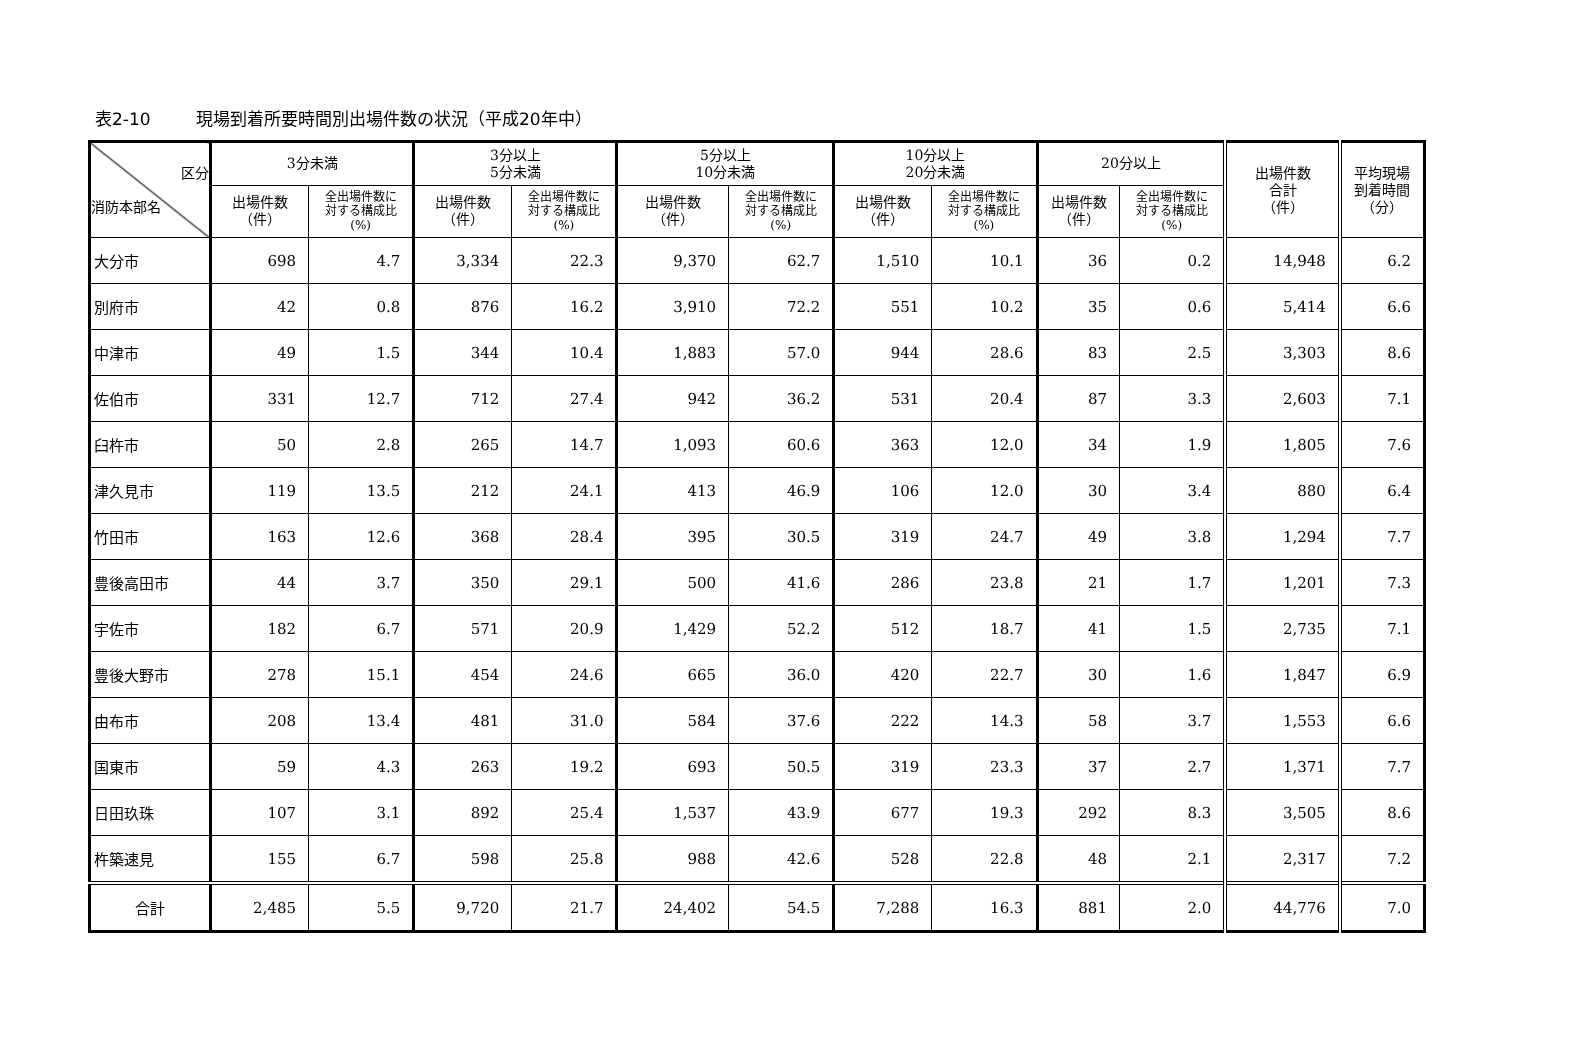表2-10 現場到着所要時間別出場件数の状況（平成20年中）
| 区分 消防本部名 | 3分未満 | | 3分以上 5分未満 | | 5分以上 10分未満 | | 10分以上 20分未満 | | 20分以上 | | 出場件数 合計 （件） | 平均現場 到着時間 （分） |
| --- | --- | --- | --- | --- | --- | --- | --- | --- | --- | --- | --- | --- |
| | 出場件数 （件） | 全出場件数に 対する構成比 (%) | 出場件数 （件） | 全出場件数に 対する構成比 (%) | 出場件数 （件） | 全出場件数に 対する構成比 (%) | 出場件数 （件） | 全出場件数に 対する構成比 (%) | 出場件数 （件） | 全出場件数に 対する構成比 (%) | | |
| 大分市 | 698 | 4.7 | 3,334 | 22.3 | 9,370 | 62.7 | 1,510 | 10.1 | 36 | 0.2 | 14,948 | 6.2 |
| 別府市 | 42 | 0.8 | 876 | 16.2 | 3,910 | 72.2 | 551 | 10.2 | 35 | 0.6 | 5,414 | 6.6 |
| 中津市 | 49 | 1.5 | 344 | 10.4 | 1,883 | 57.0 | 944 | 28.6 | 83 | 2.5 | 3,303 | 8.6 |
| 佐伯市 | 331 | 12.7 | 712 | 27.4 | 942 | 36.2 | 531 | 20.4 | 87 | 3.3 | 2,603 | 7.1 |
| 臼杵市 | 50 | 2.8 | 265 | 14.7 | 1,093 | 60.6 | 363 | 12.0 | 34 | 1.9 | 1,805 | 7.6 |
| 津久見市 | 119 | 13.5 | 212 | 24.1 | 413 | 46.9 | 106 | 12.0 | 30 | 3.4 | 880 | 6.4 |
| 竹田市 | 163 | 12.6 | 368 | 28.4 | 395 | 30.5 | 319 | 24.7 | 49 | 3.8 | 1,294 | 7.7 |
| 豊後高田市 | 44 | 3.7 | 350 | 29.1 | 500 | 41.6 | 286 | 23.8 | 21 | 1.7 | 1,201 | 7.3 |
| 宇佐市 | 182 | 6.7 | 571 | 20.9 | 1,429 | 52.2 | 512 | 18.7 | 41 | 1.5 | 2,735 | 7.1 |
| 豊後大野市 | 278 | 15.1 | 454 | 24.6 | 665 | 36.0 | 420 | 22.7 | 30 | 1.6 | 1,847 | 6.9 |
| 由布市 | 208 | 13.4 | 481 | 31.0 | 584 | 37.6 | 222 | 14.3 | 58 | 3.7 | 1,553 | 6.6 |
| 国東市 | 59 | 4.3 | 263 | 19.2 | 693 | 50.5 | 319 | 23.3 | 37 | 2.7 | 1,371 | 7.7 |
| 日田玖珠 | 107 | 3.1 | 892 | 25.4 | 1,537 | 43.9 | 677 | 19.3 | 292 | 8.3 | 3,505 | 8.6 |
| 杵築速見 | 155 | 6.7 | 598 | 25.8 | 988 | 42.6 | 528 | 22.8 | 48 | 2.1 | 2,317 | 7.2 |
| 合計 | 2,485 | 5.5 | 9,720 | 21.7 | 24,402 | 54.5 | 7,288 | 16.3 | 881 | 2.0 | 44,776 | 7.0 |